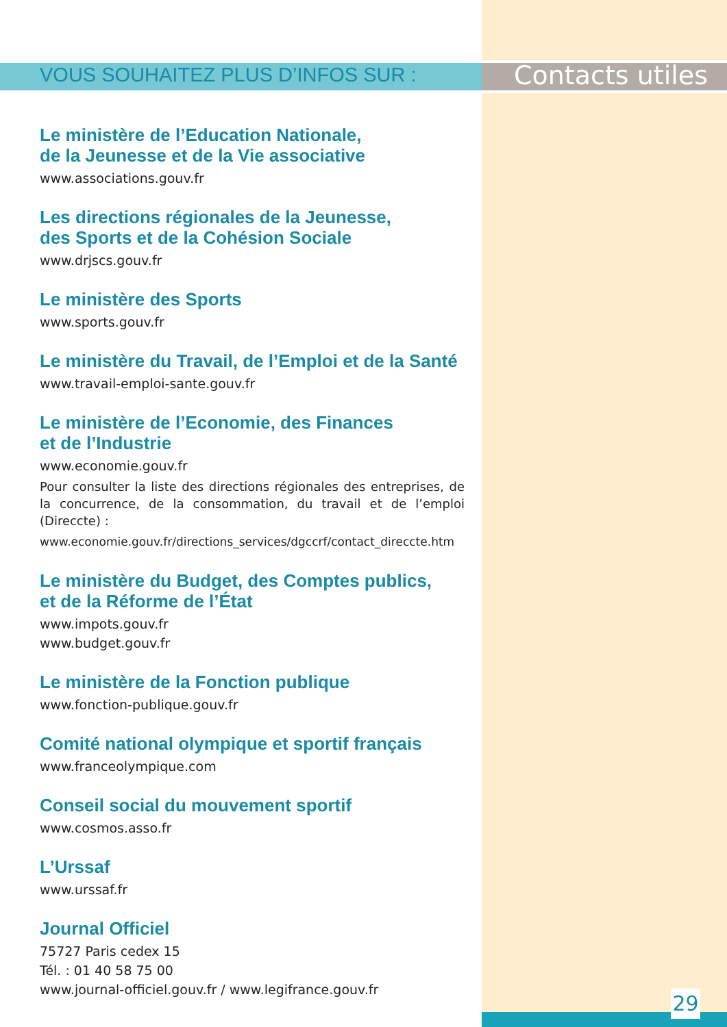VOUS SOUHAITEZ PLUS D’INFOS SUR :
Contacts utiles
Le ministère de l’Education Nationale,
de la Jeunesse et de la Vie associative
www.associations.gouv.fr
Les directions régionales de la Jeunesse,
des Sports et de la Cohésion Sociale
www.drjscs.gouv.fr
Le ministère des Sports
www.sports.gouv.fr
Le ministère du Travail, de l’Emploi et de la Santé
www.travail-emploi-sante.gouv.fr
Le ministère de l’Economie, des Finances
et de l’Industrie
www.economie.gouv.fr
Pour consulter la liste des directions régionales des entreprises, de la concurrence, de la consommation, du travail et de l’emploi (Direccte) :
www.economie.gouv.fr/directions_services/dgccrf/contact_direccte.htm
Le ministère du Budget, des Comptes publics,
et de la Réforme de l’État
www.impots.gouv.fr
www.budget.gouv.fr
Le ministère de la Fonction publique
www.fonction-publique.gouv.fr
Comité national olympique et sportif français
www.franceolympique.com
Conseil social du mouvement sportif
www.cosmos.asso.fr
L’Urssaf
www.urssaf.fr
Journal Officiel
75727 Paris cedex 15
Tél. : 01 40 58 75 00
www.journal-officiel.gouv.fr / www.legifrance.gouv.fr
29